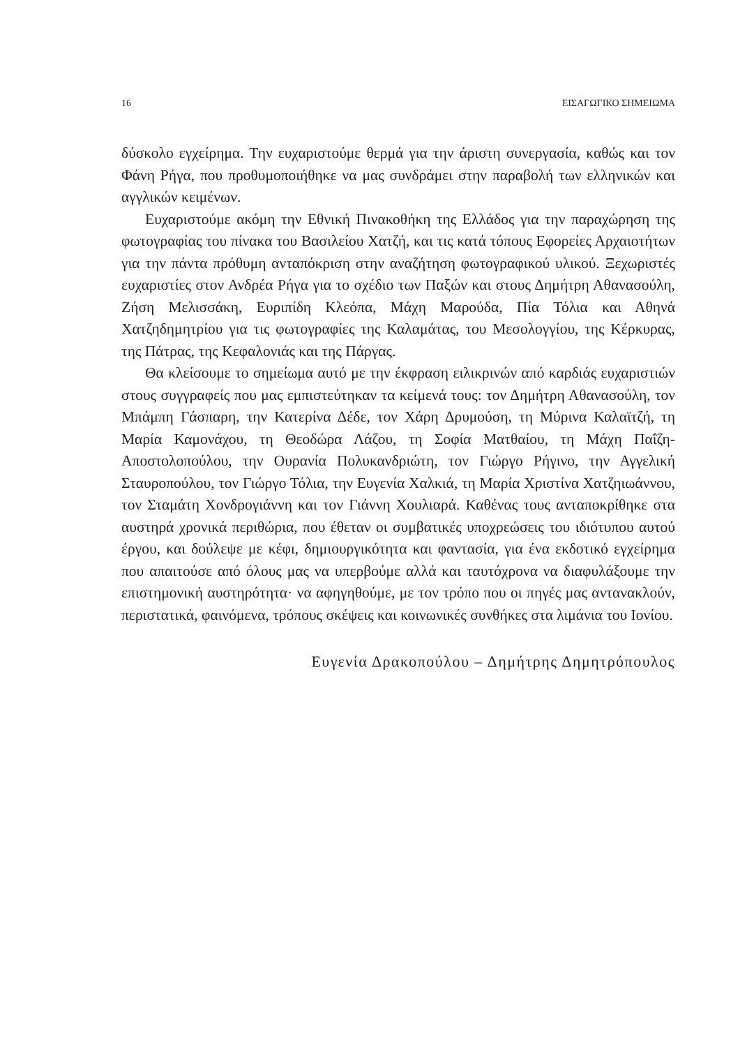16 ΕΙΣΑΓΩΓΙΚΟ ΣΗΜΕΙΩΜΑ
δύσκολο εγχείρημα. Την ευχαριστούμε θερμά για την άριστη συνεργασία, καθώς και τον Φάνη Ρήγα, που προθυμοποιήθηκε να μας συνδράμει στην παραβολή των ελληνικών και αγγλικών κειμένων.
Ευχαριστούμε ακόμη την Εθνική Πινακοθήκη της Ελλάδος για την παραχώρηση της φωτογραφίας του πίνακα του Βασιλείου Χατζή, και τις κατά τόπους Εφορείες Αρχαιοτήτων για την πάντα πρόθυμη ανταπόκρι­ση στην αναζήτηση φωτογραφικού υλικού. Ξεχωριστές ευχαριστίες στον Ανδρέα Ρήγα για το σχέδιο των Παξών και στους Δημήτρη Αθανασούλη, Ζήση Μελισσάκη, Ευριπίδη Κλεόπα, Μάχη Μαρούδα, Πία Τόλια και Αθηνά Χατζηδημητρίου για τις φωτογραφίες της Καλαμάτας, του Μεσολογγίου, της Κέρκυρας, της Πάτρας, της Κεφαλονιάς και της Πάργας.
Θα κλείσουμε το σημείωμα αυτό με την έκφραση ειλικρινών από καρδιάς ευχαριστιών στους συγγραφείς που μας εμπιστεύτηκαν τα κείμενά τους: τον Δημήτρη Αθανασούλη, τον Μπάμπη Γάσπαρη, την Κατερίνα Δέδε, τον Χάρη Δρυμούση, τη Μύρινα Καλαϊτζή, τη Μαρία Καμονάχου, τη Θεοδώρα Λάζου, τη Σοφία Ματθαίου, τη Μάχη Παΐζη-Αποστολοπούλου, την Ουρανία Πο­λυκανδριώτη, τον Γιώργο Ρήγινο, την Αγγελική Σταυροπούλου, τον Γιώργο Τόλια, την Ευγενία Χαλκιά, τη Μαρία Χριστίνα Χατζηιωάννου, τον Σταμάτη Χονδρογιάννη και τον Γιάννη Χουλιαρά. Καθένας τους ανταποκρίθηκε στα αυστηρά χρονικά περιθώρια, που έθεταν οι συμβατικές υποχρεώσεις του ιδι­ότυπου αυτού έργου, και δούλεψε με κέφι, δημιουργικότητα και φαντασία, για ένα εκδοτικό εγχείρημα που απαιτούσε από όλους μας να υπερβούμε αλλά και ταυτόχρονα να διαφυλάξουμε την επιστημονική αυστηρότητα· να αφηγηθούμε, με τον τρόπο που οι πηγές μας αντανακλούν, περιστατικά, φαι­νόμενα, τρόπους σκέψεις και κοινωνικές συνθήκες στα λιμάνια του Ιονίου.
Ευγενία Δρακοπούλου – Δημήτρης Δημητρόπουλος